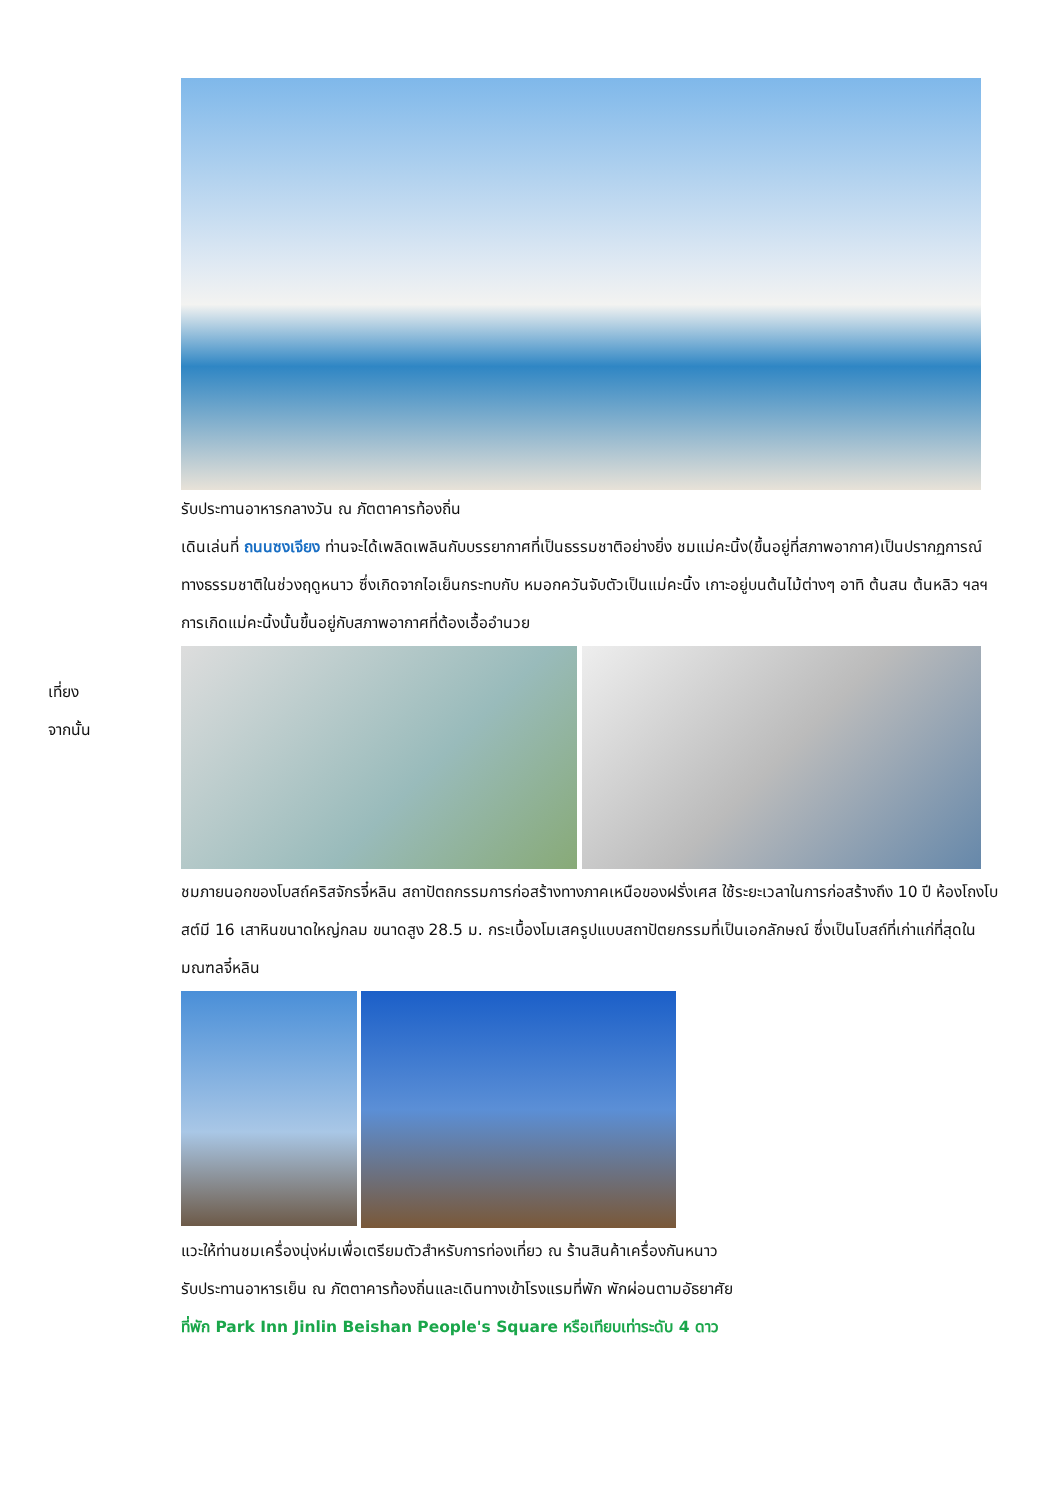รับประทานอาหารกลางวัน ณ ภัตตาคารท้องถิ่น
เที่ยง
จากนั้น
เดินเล่นที่ ถนนซงเจียง ท่านจะได้เพลิดเพลินกับบรรยากาศที่เป็นธรรมชาติอย่างยิ่ง ชมแม่คะนิ้ง(ขึ้นอยู่ที่สภาพอากาศ)เป็นปรากฏการณ์ทางธรรมชาติในช่วงฤดูหนาว ซึ่งเกิดจากไอเย็นกระทบกับ หมอกควันจับตัวเป็นแม่คะนิ้ง เกาะอยู่บนต้นไม้ต่างๆ อาทิ ต้นสน ต้นหลิว ฯลฯ การเกิดแม่คะนิ้งนั้นขึ้นอยู่กับสภาพอากาศที่ต้องเอื้ออำนวย
ชมภายนอกของโบสถ์คริสจักรจี๋หลิน สถาปัตถกรรมการก่อสร้างทางภาคเหนือของฝรั่งเศส ใช้ระยะเวลาในการก่อสร้างถึง 10 ปี ห้องโถงโบสต์มี 16 เสาหินขนาดใหญ่กลม ขนาดสูง 28.5 ม. กระเบื้องโมเสครูปแบบสถาปัตยกรรมที่เป็นเอกลักษณ์ ซึ่งเป็นโบสถ์ที่เก่าแก่ที่สุดในมณฑลจี๋หลิน
แวะให้ท่านชมเครื่องนุ่งห่มเพื่อเตรียมตัวสำหรับการท่องเที่ยว ณ ร้านสินค้าเครื่องกันหนาว
รับประทานอาหารเย็น ณ ภัตตาคารท้องถิ่นและเดินทางเข้าโรงแรมที่พัก พักผ่อนตามอัธยาศัย
ที่พัก Park Inn Jinlin Beishan People's Square หรือเทียบเท่าระดับ 4 ดาว